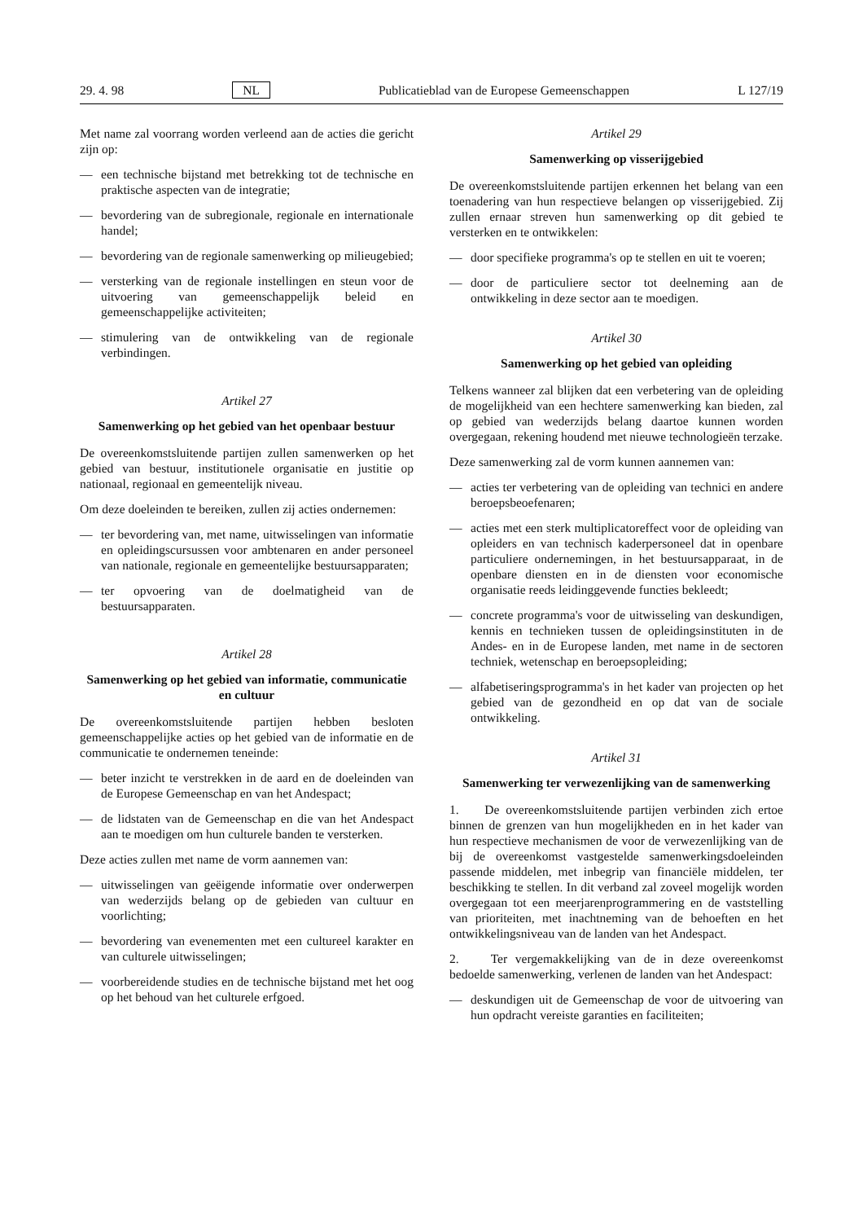29. 4. 98 NL Publicatieblad van de Europese Gemeenschappen L 127/19
Met name zal voorrang worden verleend aan de acties die gericht zijn op:
— een technische bijstand met betrekking tot de technische en praktische aspecten van de integratie;
— bevordering van de subregionale, regionale en internationale handel;
— bevordering van de regionale samenwerking op milieugebied;
— versterking van de regionale instellingen en steun voor de uitvoering van gemeenschappelijk beleid en gemeenschappelijke activiteiten;
— stimulering van de ontwikkeling van de regionale verbindingen.
Artikel 27
Samenwerking op het gebied van het openbaar bestuur
De overeenkomstsluitende partijen zullen samenwerken op het gebied van bestuur, institutionele organisatie en justitie op nationaal, regionaal en gemeentelijk niveau.
Om deze doeleinden te bereiken, zullen zij acties ondernemen:
— ter bevordering van, met name, uitwisselingen van informatie en opleidingscursussen voor ambtenaren en ander personeel van nationale, regionale en gemeentelijke bestuursapparaten;
— ter opvoering van de doelmatigheid van de bestuursapparaten.
Artikel 28
Samenwerking op het gebied van informatie, communicatie en cultuur
De overeenkomstsluitende partijen hebben besloten gemeenschappelijke acties op het gebied van de informatie en de communicatie te ondernemen teneinde:
— beter inzicht te verstrekken in de aard en de doeleinden van de Europese Gemeenschap en van het Andespact;
— de lidstaten van de Gemeenschap en die van het Andespact aan te moedigen om hun culturele banden te versterken.
Deze acties zullen met name de vorm aannemen van:
— uitwisselingen van geëigende informatie over onderwerpen van wederzijds belang op de gebieden van cultuur en voorlichting;
— bevordering van evenementen met een cultureel karakter en van culturele uitwisselingen;
— voorbereidende studies en de technische bijstand met het oog op het behoud van het culturele erfgoed.
Artikel 29
Samenwerking op visserijgebied
De overeenkomstsluitende partijen erkennen het belang van een toenadering van hun respectieve belangen op visserijgebied. Zij zullen ernaar streven hun samenwerking op dit gebied te versterken en te ontwikkelen:
— door specifieke programma's op te stellen en uit te voeren;
— door de particuliere sector tot deelneming aan de ontwikkeling in deze sector aan te moedigen.
Artikel 30
Samenwerking op het gebied van opleiding
Telkens wanneer zal blijken dat een verbetering van de opleiding de mogelijkheid van een hechtere samenwerking kan bieden, zal op gebied van wederzijds belang daartoe kunnen worden overgegaan, rekening houdend met nieuwe technologieën terzake.
Deze samenwerking zal de vorm kunnen aannemen van:
— acties ter verbetering van de opleiding van technici en andere beroepsbeoefenaren;
— acties met een sterk multiplicatoreffect voor de opleiding van opleiders en van technisch kaderpersoneel dat in openbare particuliere ondernemingen, in het bestuursapparaat, in de openbare diensten en in de diensten voor economische organisatie reeds leidinggevende functies bekleedt;
— concrete programma's voor de uitwisseling van deskundigen, kennis en technieken tussen de opleidingsinstituten in de Andes- en in de Europese landen, met name in de sectoren techniek, wetenschap en beroepsopleiding;
— alfabetiseringsprogramma's in het kader van projecten op het gebied van de gezondheid en op dat van de sociale ontwikkeling.
Artikel 31
Samenwerking ter verwezenlijking van de samenwerking
1. De overeenkomstsluitende partijen verbinden zich ertoe binnen de grenzen van hun mogelijkheden en in het kader van hun respectieve mechanismen de voor de verwezenlijking van de bij de overeenkomst vastgestelde samenwerkingsdoeleinden passende middelen, met inbegrip van financiële middelen, ter beschikking te stellen. In dit verband zal zoveel mogelijk worden overgegaan tot een meerjarenprogrammering en de vaststelling van prioriteiten, met inachtneming van de behoeften en het ontwikkelingsniveau van de landen van het Andespact.
2. Ter vergemakkelijking van de in deze overeenkomst bedoelde samenwerking, verlenen de landen van het Andespact:
— deskundigen uit de Gemeenschap de voor de uitvoering van hun opdracht vereiste garanties en faciliteiten;